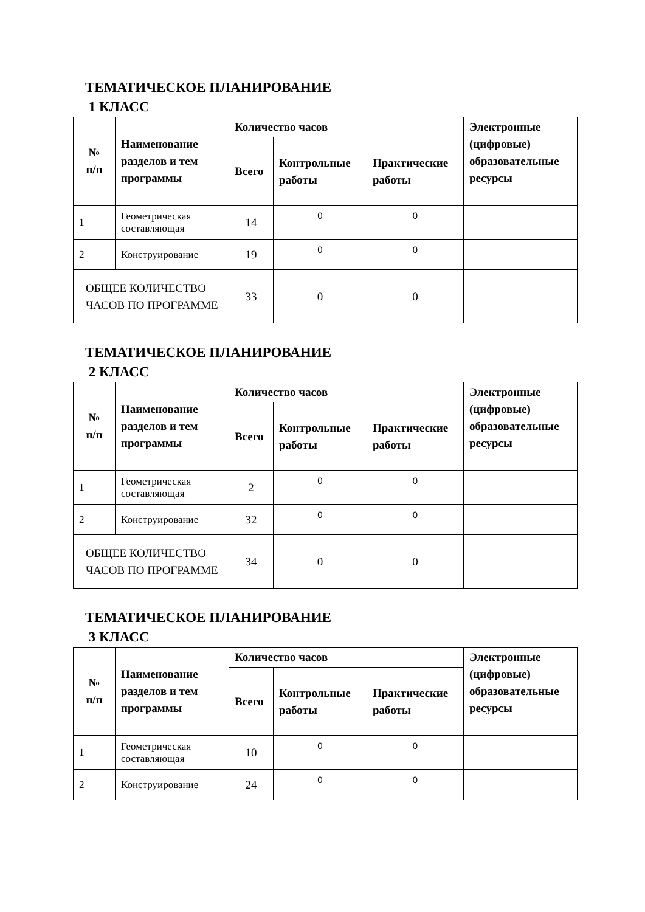ТЕМАТИЧЕСКОЕ ПЛАНИРОВАНИЕ
1 КЛАСС
| № п/п | Наименование разделов и тем программы | Количество часов | | | Электронные (цифровые) образовательные ресурсы |
| --- | --- | --- | --- | --- | --- |
| | | Всего | Контрольные работы | Практические работы | |
| 1 | Геометрическая составляющая | 14 | 0 | 0 | |
| 2 | Конструирование | 19 | 0 | 0 | |
| ОБЩЕЕ КОЛИЧЕСТВО ЧАСОВ ПО ПРОГРАММЕ | | 33 | 0 | 0 | |
ТЕМАТИЧЕСКОЕ ПЛАНИРОВАНИЕ
2 КЛАСС
| № п/п | Наименование разделов и тем программы | Количество часов | | | Электронные (цифровые) образовательные ресурсы |
| --- | --- | --- | --- | --- | --- |
| | | Всего | Контрольные работы | Практические работы | |
| 1 | Геометрическая составляющая | 2 | 0 | 0 | |
| 2 | Конструирование | 32 | 0 | 0 | |
| ОБЩЕЕ КОЛИЧЕСТВО ЧАСОВ ПО ПРОГРАММЕ | | 34 | 0 | 0 | |
ТЕМАТИЧЕСКОЕ ПЛАНИРОВАНИЕ
3 КЛАСС
| № п/п | Наименование разделов и тем программы | Количество часов | | | Электронные (цифровые) образовательные ресурсы |
| --- | --- | --- | --- | --- | --- |
| | | Всего | Контрольные работы | Практические работы | |
| 1 | Геометрическая составляющая | 10 | 0 | 0 | |
| 2 | Конструирование | 24 | 0 | 0 | |